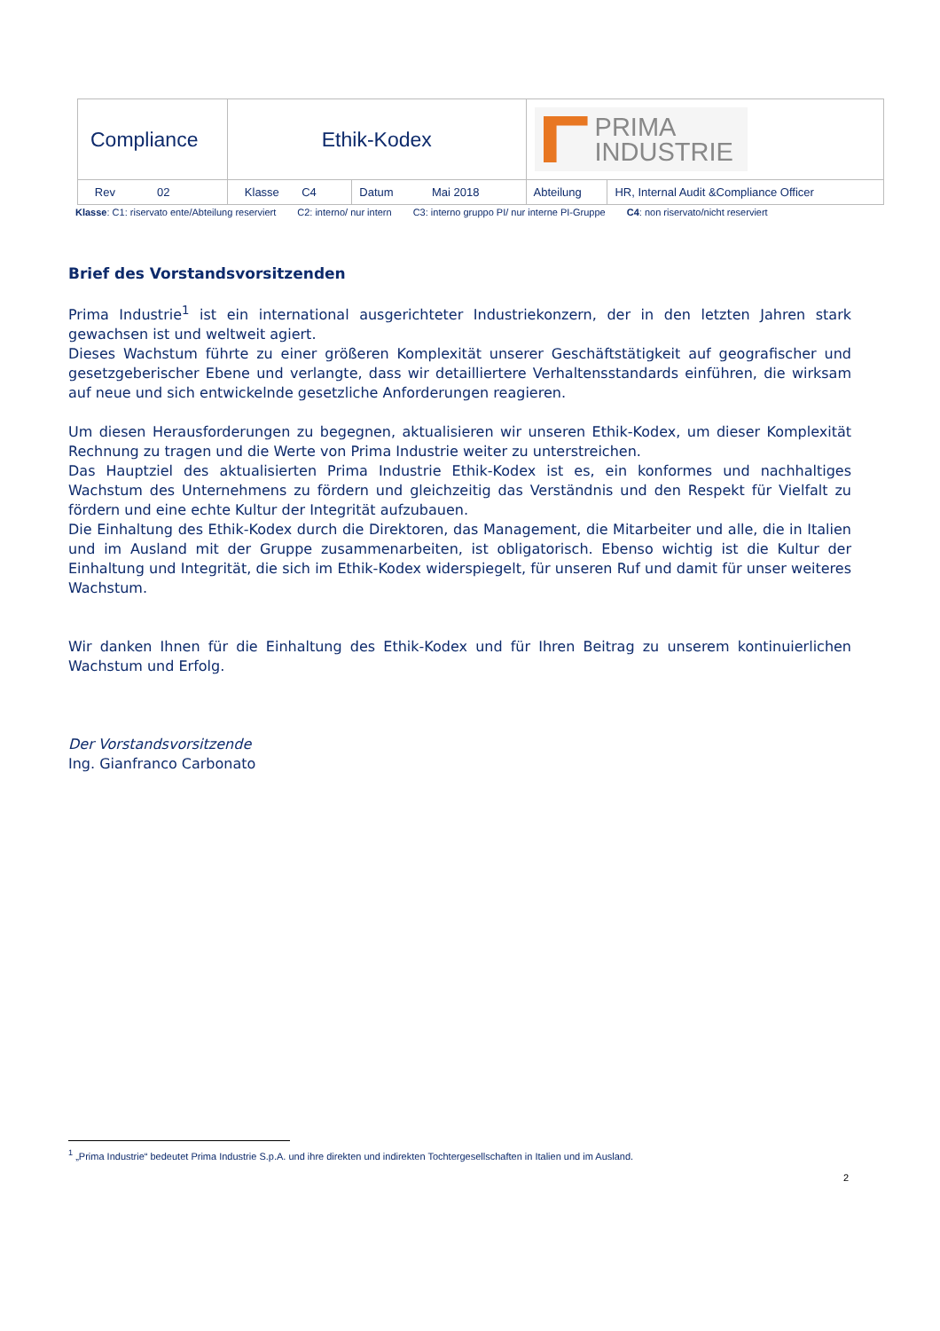| Compliance | Ethik-Kodex | | PRIMA INDUSTRIE | |
| Rev 02 | Klasse C4 | Datum Mai 2018 | Abteilung | HR, Internal Audit &Compliance Officer |
Klasse: C1: riservato ente/Abteilung reserviert C2: interno/ nur intern C3: interno gruppo PI/ nur interne PI-Gruppe C4: non riservato/nicht reserviert
Brief des Vorstandsvorsitzenden
Prima Industrie<sup>1</sup> ist ein international ausgerichteter Industriekonzern, der in den letzten Jahren stark gewachsen ist und weltweit agiert.
Dieses Wachstum führte zu einer größeren Komplexität unserer Geschäftstätigkeit auf geografischer und gesetzgeberischer Ebene und verlangte, dass wir detailliertere Verhaltensstandards einführen, die wirksam auf neue und sich entwickelnde gesetzliche Anforderungen reagieren.
Um diesen Herausforderungen zu begegnen, aktualisieren wir unseren Ethik-Kodex, um dieser Komplexität Rechnung zu tragen und die Werte von Prima Industrie weiter zu unterstreichen.
Das Hauptziel des aktualisierten Prima Industrie Ethik-Kodex ist es, ein konformes und nachhaltiges Wachstum des Unternehmens zu fördern und gleichzeitig das Verständnis und den Respekt für Vielfalt zu fördern und eine echte Kultur der Integrität aufzubauen.
Die Einhaltung des Ethik-Kodex durch die Direktoren, das Management, die Mitarbeiter und alle, die in Italien und im Ausland mit der Gruppe zusammenarbeiten, ist obligatorisch. Ebenso wichtig ist die Kultur der Einhaltung und Integrität, die sich im Ethik-Kodex widerspiegelt, für unseren Ruf und damit für unser weiteres Wachstum.
Wir danken Ihnen für die Einhaltung des Ethik-Kodex und für Ihren Beitrag zu unserem kontinuierlichen Wachstum und Erfolg.
Der Vorstandsvorsitzende
Ing. Gianfranco Carbonato
<sup>1</sup> „Prima Industrie“ bedeutet Prima Industrie S.p.A. und ihre direkten und indirekten Tochtergesellschaften in Italien und im Ausland.
2